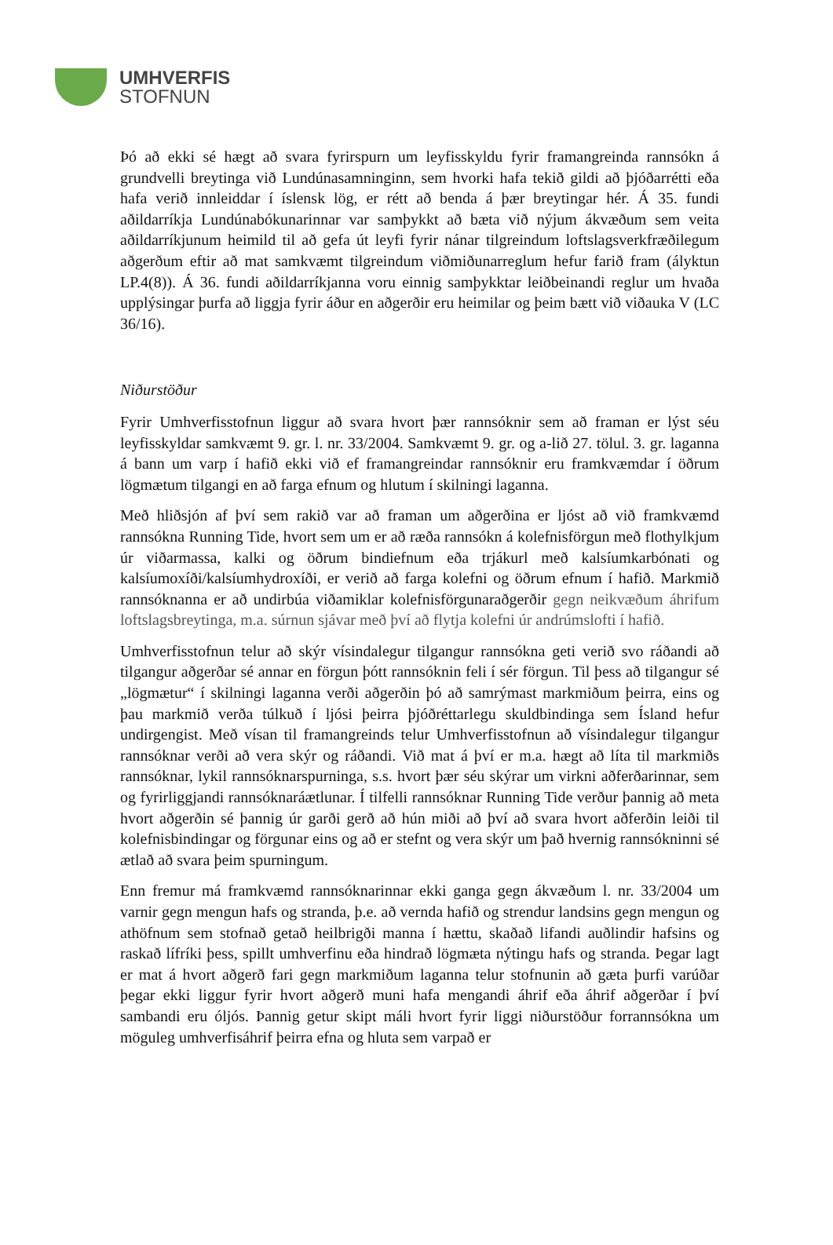UMHVERFIS
STOFNUN
Þó að ekki sé hægt að svara fyrirspurn um leyfisskyldu fyrir framangreinda rannsókn á grundvelli breytinga við Lundúnasamninginn, sem hvorki hafa tekið gildi að þjóðarrétti eða hafa verið innleiddar í íslensk lög, er rétt að benda á þær breytingar hér. Á 35. fundi aðildarríkja Lundúnabókunarinnar var samþykkt að bæta við nýjum ákvæðum sem veita aðildarríkjunum heimild til að gefa út leyfi fyrir nánar tilgreindum loftslagsverkfræðilegum aðgerðum eftir að mat samkvæmt tilgreindum viðmiðunarreglum hefur farið fram (ályktun LP.4(8)). Á 36. fundi aðildarríkjanna voru einnig samþykktar leiðbeinandi reglur um hvaða upplýsingar þurfa að liggja fyrir áður en aðgerðir eru heimilar og þeim bætt við viðauka V (LC 36/16).
Niðurstöður
Fyrir Umhverfisstofnun liggur að svara hvort þær rannsóknir sem að framan er lýst séu leyfisskyldar samkvæmt 9. gr. l. nr. 33/2004. Samkvæmt 9. gr. og a-lið 27. tölul. 3. gr. laganna á bann um varp í hafið ekki við ef framangreindar rannsóknir eru framkvæmdar í öðrum lögmætum tilgangi en að farga efnum og hlutum í skilningi laganna.
Með hliðsjón af því sem rakið var að framan um aðgerðina er ljóst að við framkvæmd rannsókna Running Tide, hvort sem um er að ræða rannsókn á kolefnisförgun með flothylkjum úr viðarmassa, kalki og öðrum bindiefnum eða trjákurl með kalsíumkarbónati og kalsíumoxíði/kalsíumhydroxíði, er verið að farga kolefni og öðrum efnum í hafið. Markmið rannsóknanna er að undirbúa viðamiklar kolefnisförgunaraðgerðir gegn neikvæðum áhrifum loftslagsbreytinga, m.a. súrnun sjávar með því að flytja kolefni úr andrúmslofti í hafið.
Umhverfisstofnun telur að skýr vísindalegur tilgangur rannsókna geti verið svo ráðandi að tilgangur aðgerðar sé annar en förgun þótt rannsóknin feli í sér förgun. Til þess að tilgangur sé „lögmætur“ í skilningi laganna verði aðgerðin þó að samrýmast markmiðum þeirra, eins og þau markmið verða túlkuð í ljósi þeirra þjóðréttarlegu skuldbindinga sem Ísland hefur undirgengist. Með vísan til framangreinds telur Umhverfisstofnun að vísindalegur tilgangur rannsóknar verði að vera skýr og ráðandi. Við mat á því er m.a. hægt að líta til markmiðs rannsóknar, lykil rannsóknarspurninga, s.s. hvort þær séu skýrar um virkni aðferðarinnar, sem og fyrirliggjandi rannsóknaráætlunar. Í tilfelli rannsóknar Running Tide verður þannig að meta hvort aðgerðin sé þannig úr garði gerð að hún miði að því að svara hvort aðferðin leiði til kolefnisbindingar og förgunar eins og að er stefnt og vera skýr um það hvernig rannsókninni sé ætlað að svara þeim spurningum.
Enn fremur má framkvæmd rannsóknarinnar ekki ganga gegn ákvæðum l. nr. 33/2004 um varnir gegn mengun hafs og stranda, þ.e. að vernda hafið og strendur landsins gegn mengun og athöfnum sem stofnað getað heilbrigði manna í hættu, skaðað lifandi auðlindir hafsins og raskað lífríki þess, spillt umhverfinu eða hindrað lögmæta nýtingu hafs og stranda. Þegar lagt er mat á hvort aðgerð fari gegn markmiðum laganna telur stofnunin að gæta þurfi varúðar þegar ekki liggur fyrir hvort aðgerð muni hafa mengandi áhrif eða áhrif aðgerðar í því sambandi eru óljós. Þannig getur skipt máli hvort fyrir liggi niðurstöður forrannsókna um möguleg umhverfisáhrif þeirra efna og hluta sem varpað er